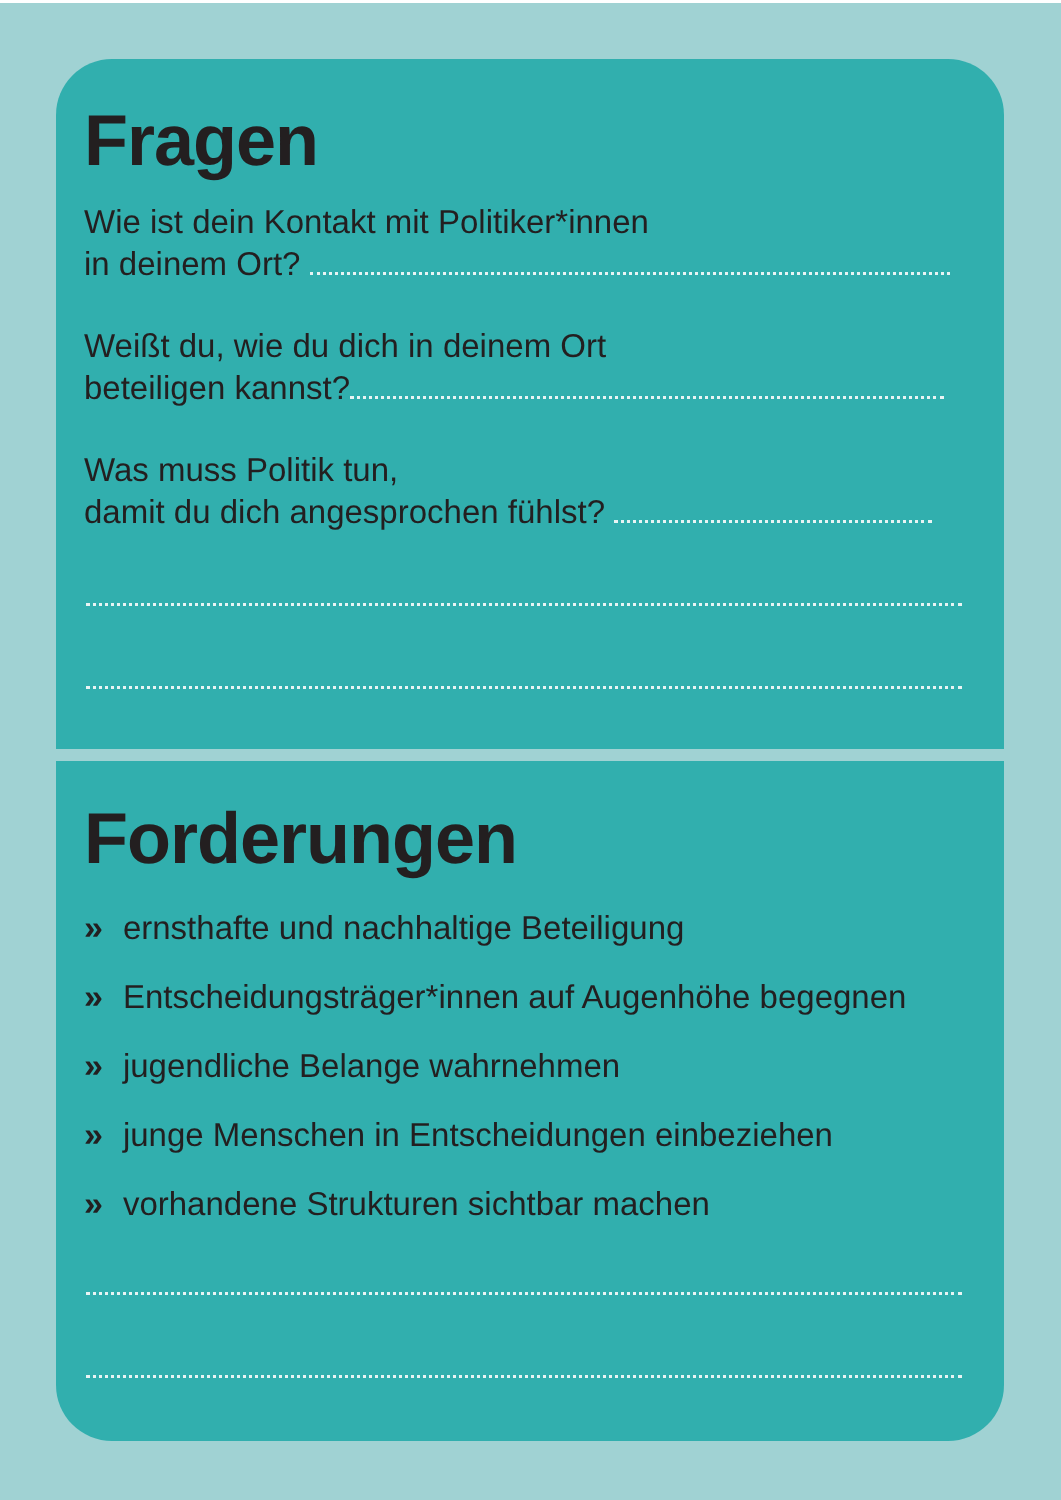Fragen
Wie ist dein Kontakt mit Politiker*innen
in deinem Ort?
Weißt du, wie du dich in deinem Ort
beteiligen kannst?
Was muss Politik tun,
damit du dich angesprochen fühlst?
Forderungen
» ernsthafte und nachhaltige Beteiligung
» Entscheidungsträger*innen auf Augenhöhe begegnen
» jugendliche Belange wahrnehmen
» junge Menschen in Entscheidungen einbeziehen
» vorhandene Strukturen sichtbar machen